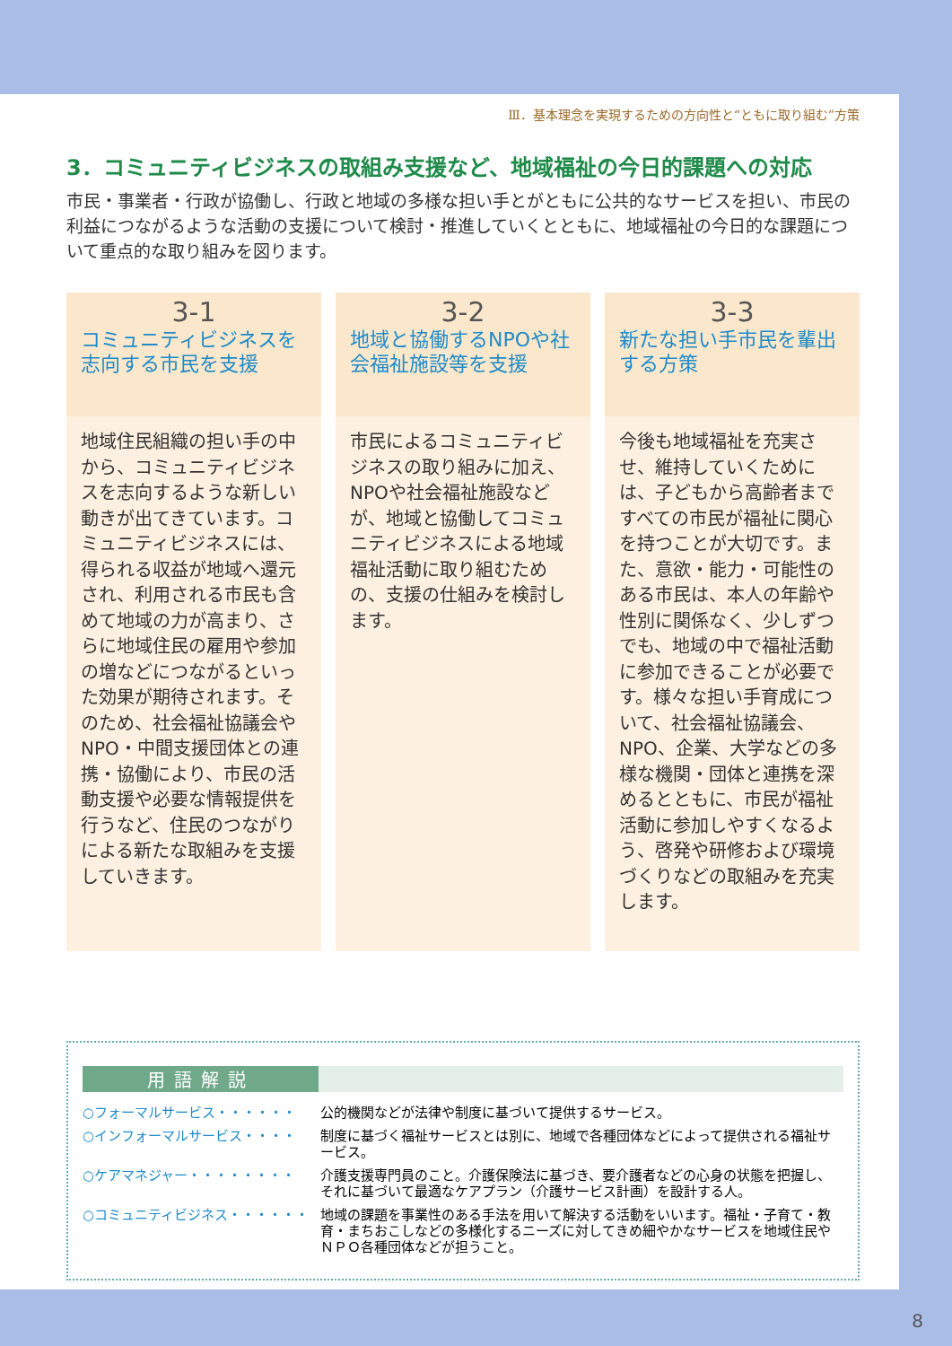Ⅲ．基本理念を実現するための方向性と“ともに取り組む”方策
3．コミュニティビジネスの取組み支援など、地域福祉の今日的課題への対応
市民・事業者・行政が協働し、行政と地域の多様な担い手とがともに公共的なサービスを担い、市民の利益につながるような活動の支援について検討・推進していくとともに、地域福祉の今日的な課題について重点的な取り組みを図ります。
3-1
コミュニティビジネスを志向する市民を支援
地域住民組織の担い手の中から、コミュニティビジネスを志向するような新しい動きが出てきています。コミュニティビジネスには、得られる収益が地域へ還元され、利用される市民も含めて地域の力が高まり、さらに地域住民の雇用や参加の増などにつながるといった効果が期待されます。そのため、社会福祉協議会やNPO・中間支援団体との連携・協働により、市民の活動支援や必要な情報提供を行うなど、住民のつながりによる新たな取組みを支援していきます。
3-2
地域と協働するNPOや社会福祉施設等を支援
市民によるコミュニティビジネスの取り組みに加え、NPOや社会福祉施設などが、地域と協働してコミュニティビジネスによる地域福祉活動に取り組むための、支援の仕組みを検討します。
3-3
新たな担い手市民を輩出する方策
今後も地域福祉を充実させ、維持していくためには、子どもから高齢者まですべての市民が福祉に関心を持つことが大切です。また、意欲・能力・可能性のある市民は、本人の年齢や性別に関係なく、少しずつでも、地域の中で福祉活動に参加できることが必要です。様々な担い手育成について、社会福祉協議会、NPO、企業、大学などの多様な機関・団体と連携を深めるとともに、市民が福祉活動に参加しやすくなるよう、啓発や研修および環境づくりなどの取組みを充実します。
用語解説
| ○フォーマルサービス・・・・・・ | 公的機関などが法律や制度に基づいて提供するサービス。 |
| ○インフォーマルサービス・・・・ | 制度に基づく福祉サービスとは別に、地域で各種団体などによって提供される福祉サービス。 |
| ○ケアマネジャー・・・・・・・・ | 介護支援専門員のこと。介護保険法に基づき、要介護者などの心身の状態を把握し、それに基づいて最適なケアプラン（介護サービス計画）を設計する人。 |
| ○コミュニティビジネス・・・・・・ | 地域の課題を事業性のある手法を用いて解決する活動をいいます。福祉・子育て・教育・まちおこしなどの多様化するニーズに対してきめ細やかなサービスを地域住民やＮＰＯ各種団体などが担うこと。 |
8